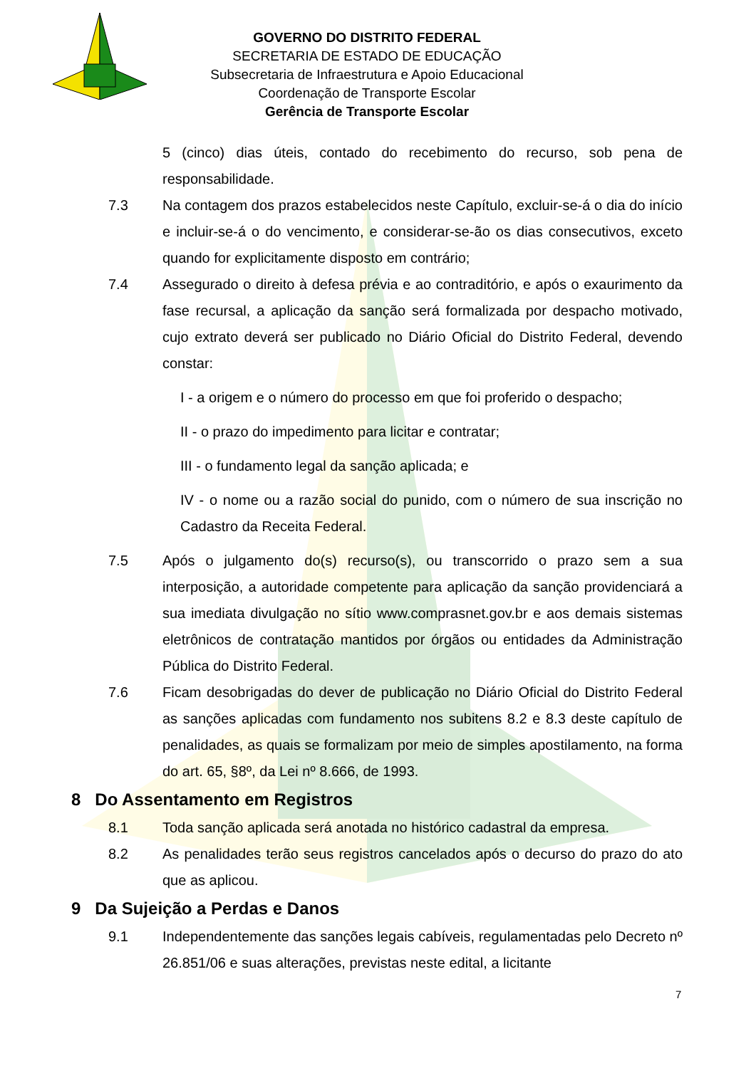GOVERNO DO DISTRITO FEDERAL
SECRETARIA DE ESTADO DE EDUCAÇÃO
Subsecretaria de Infraestrutura e Apoio Educacional
Coordenação de Transporte Escolar
Gerência de Transporte Escolar
5 (cinco) dias úteis, contado do recebimento do recurso, sob pena de responsabilidade.
7.3 Na contagem dos prazos estabelecidos neste Capítulo, excluir-se-á o dia do início e incluir-se-á o do vencimento, e considerar-se-ão os dias consecutivos, exceto quando for explicitamente disposto em contrário;
7.4 Assegurado o direito à defesa prévia e ao contraditório, e após o exaurimento da fase recursal, a aplicação da sanção será formalizada por despacho motivado, cujo extrato deverá ser publicado no Diário Oficial do Distrito Federal, devendo constar:
I - a origem e o número do processo em que foi proferido o despacho;
II - o prazo do impedimento para licitar e contratar;
III - o fundamento legal da sanção aplicada; e
IV - o nome ou a razão social do punido, com o número de sua inscrição no Cadastro da Receita Federal.
7.5 Após o julgamento do(s) recurso(s), ou transcorrido o prazo sem a sua interposição, a autoridade competente para aplicação da sanção providenciará a sua imediata divulgação no sítio www.comprasnet.gov.br e aos demais sistemas eletrônicos de contratação mantidos por órgãos ou entidades da Administração Pública do Distrito Federal.
7.6 Ficam desobrigadas do dever de publicação no Diário Oficial do Distrito Federal as sanções aplicadas com fundamento nos subitens 8.2 e 8.3 deste capítulo de penalidades, as quais se formalizam por meio de simples apostilamento, na forma do art. 65, §8º, da Lei nº 8.666, de 1993.
8 Do Assentamento em Registros
8.1 Toda sanção aplicada será anotada no histórico cadastral da empresa.
8.2 As penalidades terão seus registros cancelados após o decurso do prazo do ato que as aplicou.
9 Da Sujeição a Perdas e Danos
9.1 Independentemente das sanções legais cabíveis, regulamentadas pelo Decreto nº 26.851/06 e suas alterações, previstas neste edital, a licitante
7